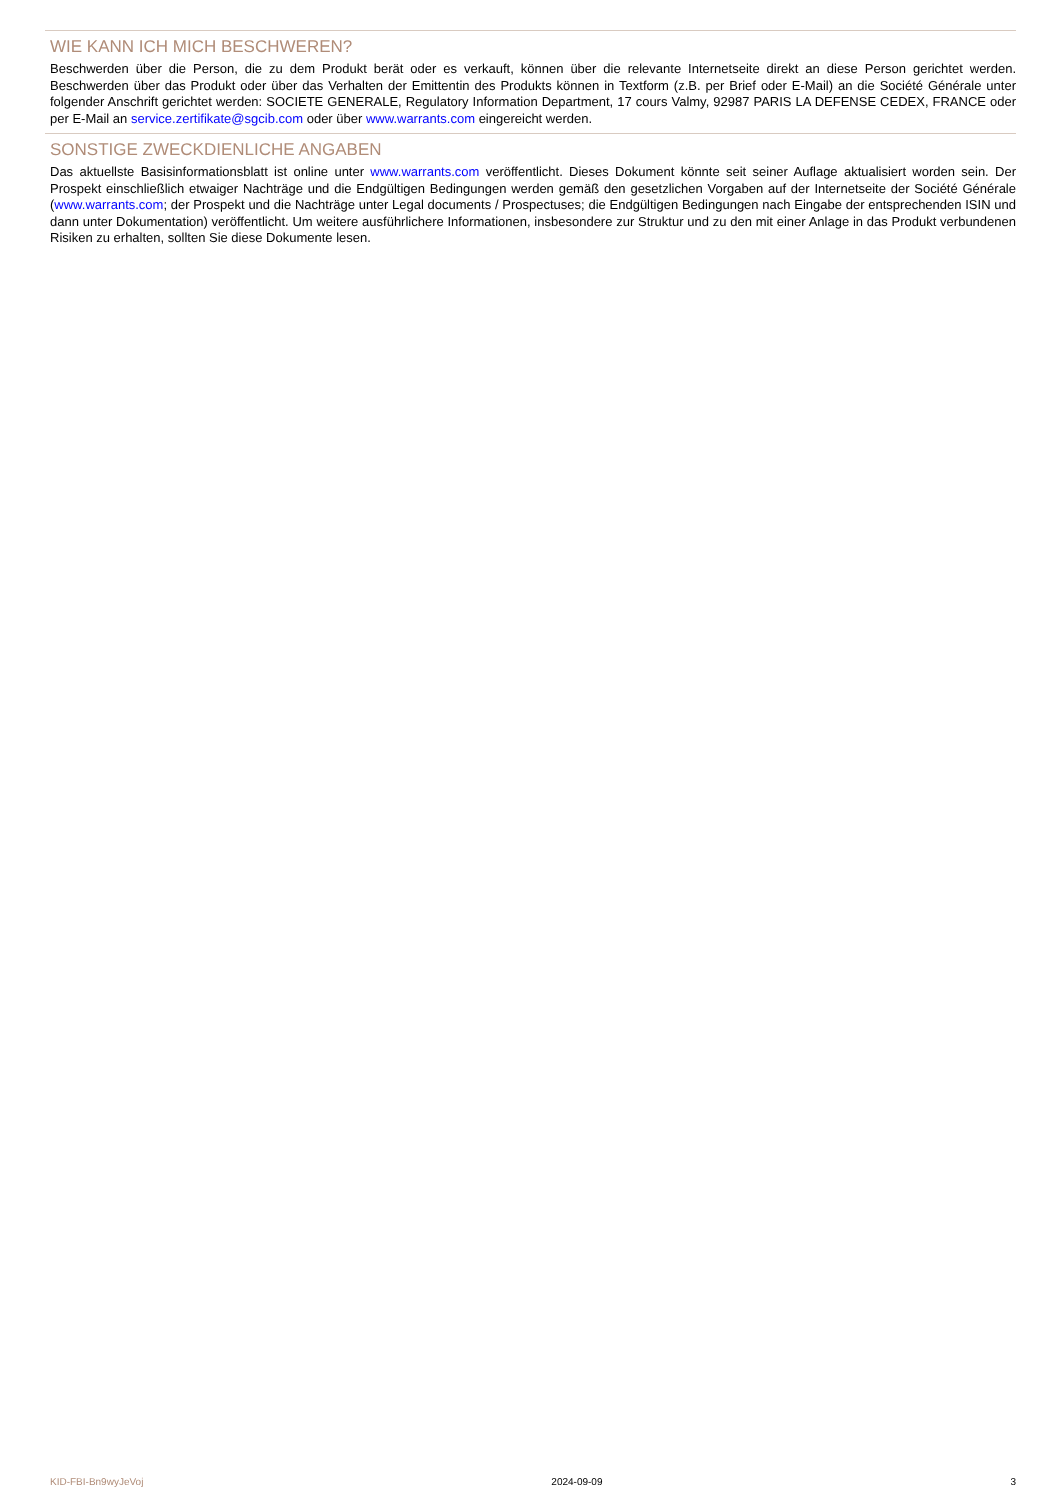WIE KANN ICH MICH BESCHWEREN?
Beschwerden über die Person, die zu dem Produkt berät oder es verkauft, können über die relevante Internetseite direkt an diese Person gerichtet werden. Beschwerden über das Produkt oder über das Verhalten der Emittentin des Produkts können in Textform (z.B. per Brief oder E-Mail) an die Société Générale unter folgender Anschrift gerichtet werden: SOCIETE GENERALE, Regulatory Information Department, 17 cours Valmy, 92987 PARIS LA DEFENSE CEDEX, FRANCE oder per E-Mail an service.zertifikate@sgcib.com oder über www.warrants.com eingereicht werden.
SONSTIGE ZWECKDIENLICHE ANGABEN
Das aktuellste Basisinformationsblatt ist online unter www.warrants.com veröffentlicht. Dieses Dokument könnte seit seiner Auflage aktualisiert worden sein. Der Prospekt einschließlich etwaiger Nachträge und die Endgültigen Bedingungen werden gemäß den gesetzlichen Vorgaben auf der Internetseite der Société Générale (www.warrants.com; der Prospekt und die Nachträge unter Legal documents / Prospectuses; die Endgültigen Bedingungen nach Eingabe der entsprechenden ISIN und dann unter Dokumentation) veröffentlicht. Um weitere ausführlichere Informationen, insbesondere zur Struktur und zu den mit einer Anlage in das Produkt verbundenen Risiken zu erhalten, sollten Sie diese Dokumente lesen.
KID-FBI-Bn9wyJeVoj 2024-09-09 3